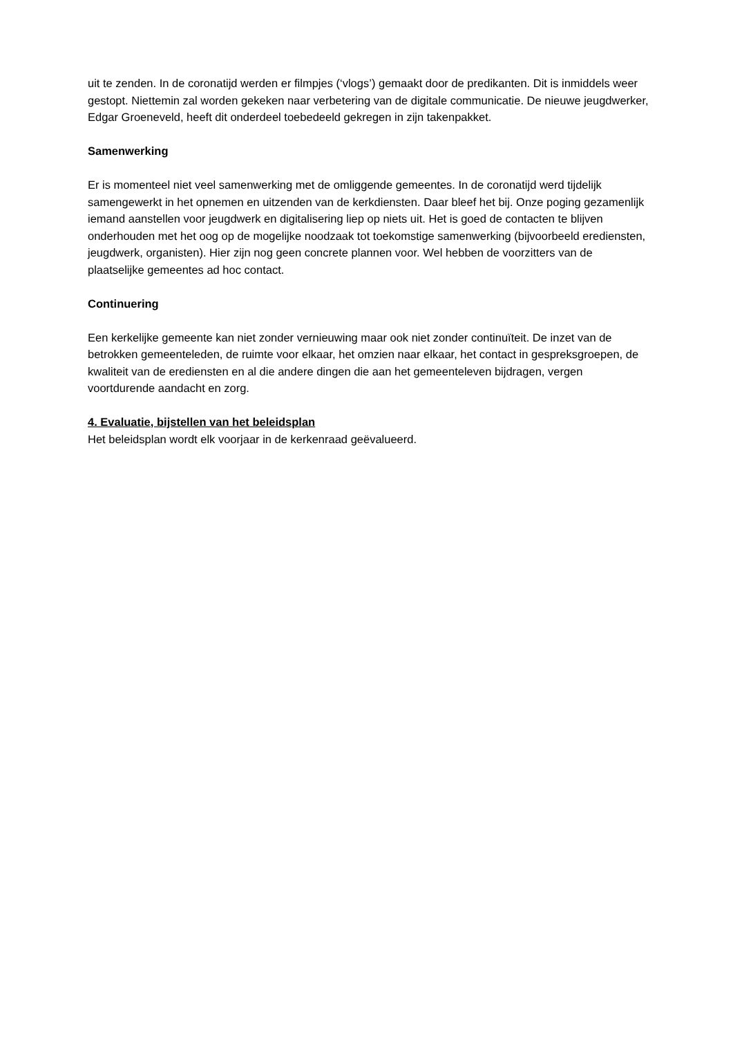uit te zenden. In de coronatijd werden er filmpjes (‘vlogs’) gemaakt door de predikanten. Dit is inmiddels weer gestopt. Niettemin zal worden gekeken naar verbetering van de digitale communicatie. De nieuwe jeugdwerker, Edgar Groeneveld, heeft dit onderdeel toebedeeld gekregen in zijn takenpakket.
Samenwerking
Er is momenteel niet veel samenwerking met de omliggende gemeentes. In de coronatijd werd tijdelijk samengewerkt in het opnemen en uitzenden van de kerkdiensten. Daar bleef het bij. Onze poging gezamenlijk iemand aanstellen voor jeugdwerk en digitalisering liep op niets uit. Het is goed de contacten te blijven onderhouden met het oog op de mogelijke noodzaak tot toekomstige samenwerking (bijvoorbeeld erediensten, jeugdwerk, organisten). Hier zijn nog geen concrete plannen voor. Wel hebben de voorzitters van de plaatselijke gemeentes ad hoc contact.
Continuering
Een kerkelijke gemeente kan niet zonder vernieuwing maar ook niet zonder continuïteit. De inzet van de betrokken gemeenteleden, de ruimte voor elkaar, het omzien naar elkaar, het contact in gespreksgroepen, de kwaliteit van de erediensten en al die andere dingen die aan het gemeenteleven bijdragen, vergen voortdurende aandacht en zorg.
4. Evaluatie, bijstellen van het beleidsplan
Het beleidsplan wordt elk voorjaar in de kerkenraad geëvalueerd.